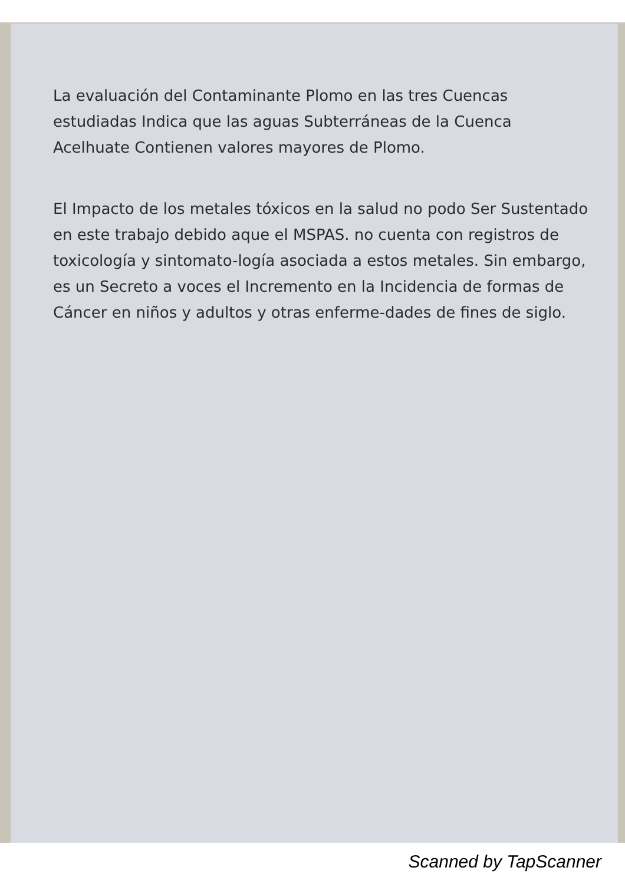La evaluación del Contaminante Plomo en las tres Cuencas estudiadas Indica que las aguas Subterráneas de la Cuenca Acelhuate Contienen valores mayores de Plomo.
El Impacto de los metales tóxicos en la salud no podo Ser Sustentado en este trabajo debido aque el MSPAS. no cuenta con registros de toxicología y sintomato-logía asociada a estos metales. Sin embargo, es un Secreto a voces el Incremento en la Incidencia de formas de Cáncer en niños y adultos y otras enferme-dades de fines de siglo.
Scanned by TapScanner